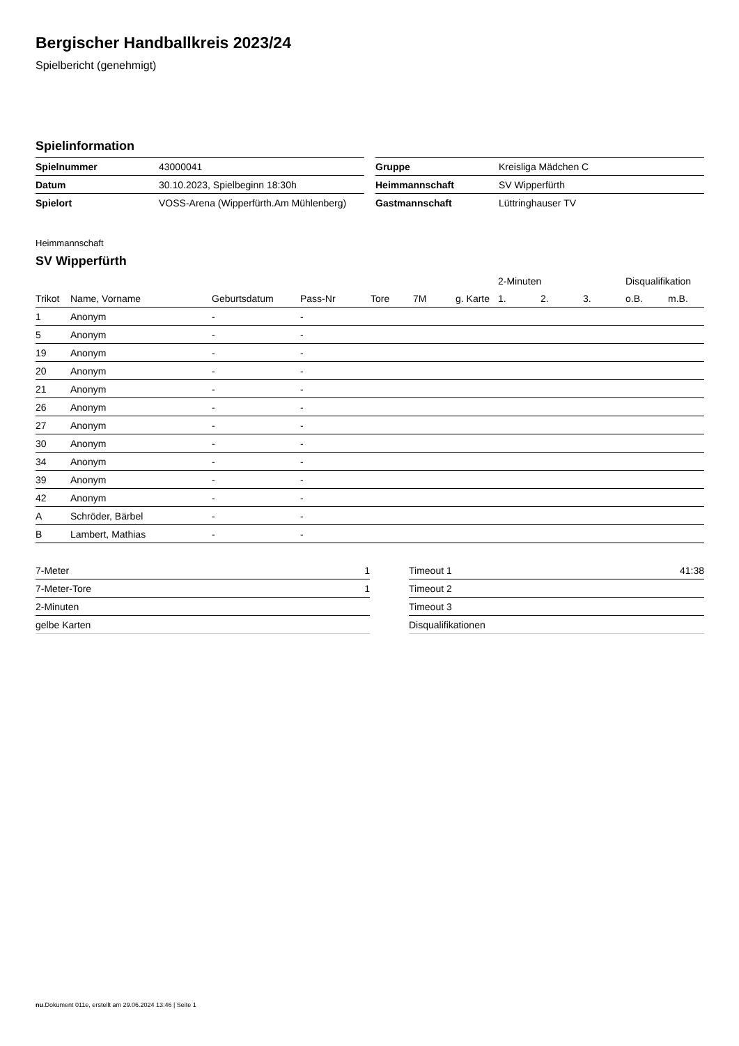Bergischer Handballkreis 2023/24
Spielbericht (genehmigt)
Spielinformation
| Spielnummer | 43000041 |
| Datum | 30.10.2023, Spielbeginn 18:30h |
| Spielort | VOSS-Arena (Wipperfürth.Am Mühlenberg) |
| Gruppe | Kreisliga Mädchen C |
| Heimmannschaft | SV Wipperfürth |
| Gastmannschaft | Lüttringhauser TV |
Heimmannschaft
SV Wipperfürth
| | | | | | | | | 2-Minuten | | | Disqualifikation | |
| --- | --- | --- | --- | --- | --- | --- | --- | --- | --- | --- | --- | --- |
| Trikot | Name, Vorname | Geburtsdatum | Pass-Nr | Tore | 7M | g. Karte | | 1. | 2. | 3. | o.B. | m.B. |
| 1 | Anonym | - | - | | | | | | | | | |
| 5 | Anonym | - | - | | | | | | | | | |
| 19 | Anonym | - | - | | | | | | | | | |
| 20 | Anonym | - | - | | | | | | | | | |
| 21 | Anonym | - | - | | | | | | | | | |
| 26 | Anonym | - | - | | | | | | | | | |
| 27 | Anonym | - | - | | | | | | | | | |
| 30 | Anonym | - | - | | | | | | | | | |
| 34 | Anonym | - | - | | | | | | | | | |
| 39 | Anonym | - | - | | | | | | | | | |
| 42 | Anonym | - | - | | | | | | | | | |
| A | Schröder, Bärbel | - | - | | | | | | | | | |
| B | Lambert, Mathias | - | - | | | | | | | | | |
| 7-Meter | 1 |
| 7-Meter-Tore | 1 |
| 2-Minuten | |
| gelbe Karten | |
| Timeout 1 | 41:38 |
| Timeout 2 | |
| Timeout 3 | |
| Disqualifikationen | |
nu.Dokument 011e, erstellt am 29.06.2024 13:46 | Seite 1